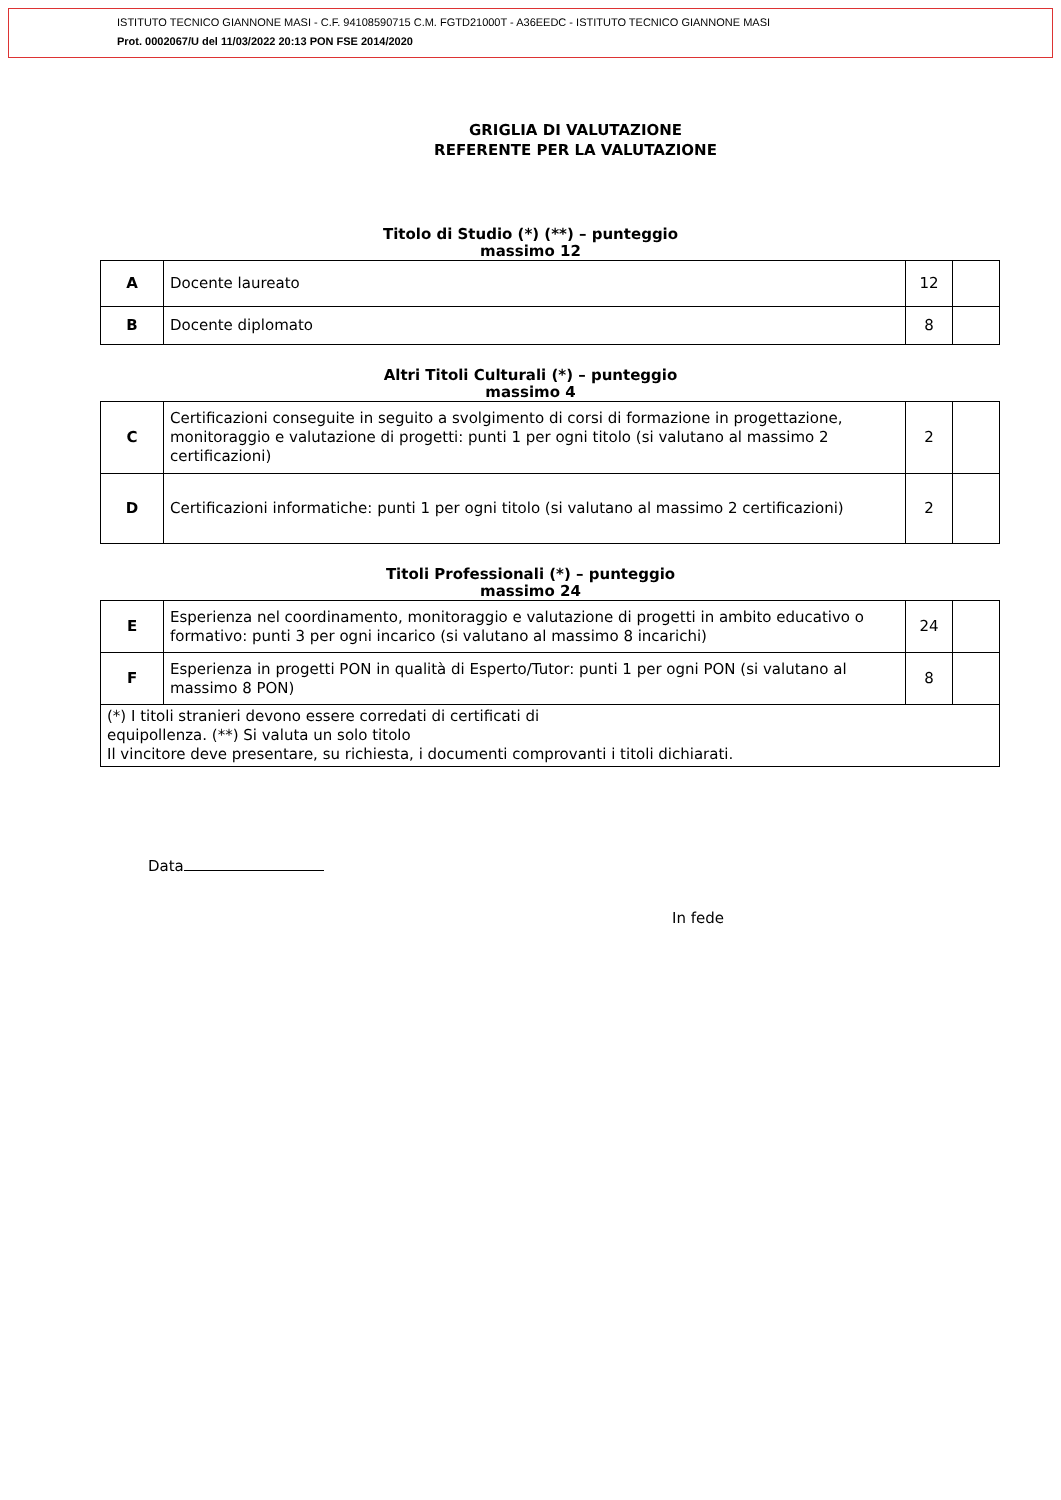ISTITUTO TECNICO GIANNONE MASI - C.F. 94108590715 C.M. FGTD21000T - A36EEDC - ISTITUTO TECNICO GIANNONE MASI
Prot. 0002067/U del 11/03/2022 20:13 PON FSE 2014/2020
GRIGLIA DI VALUTAZIONE
REFERENTE PER LA VALUTAZIONE
Titolo di Studio (*) (**) – punteggio
massimo 12
| A | Docente laureato | 12 | |
| B | Docente diplomato | 8 | |
Altri Titoli Culturali (*) – punteggio
massimo 4
| C | Certificazioni conseguite in seguito a svolgimento di corsi di formazione in progettazione, monitoraggio e valutazione di progetti: punti 1 per ogni titolo (si valutano al massimo 2 certificazioni) | 2 | |
| D | Certificazioni informatiche: punti 1 per ogni titolo (si valutano al massimo 2 certificazioni) | 2 | |
Titoli Professionali (*) – punteggio
massimo 24
| E | Esperienza nel coordinamento, monitoraggio e valutazione di progetti in ambito educativo o formativo: punti 3 per ogni incarico (si valutano al massimo 8 incarichi) | 24 | |
| F | Esperienza in progetti PON in qualità di Esperto/Tutor: punti 1 per ogni PON (si valutano al massimo 8 PON) | 8 | |
| (*) I titoli stranieri devono essere corredati di certificati di equipollenza. (**) Si valuta un solo titolo Il vincitore deve presentare, su richiesta, i documenti comprovanti i titoli dichiarati. | | | |
Data
In fede